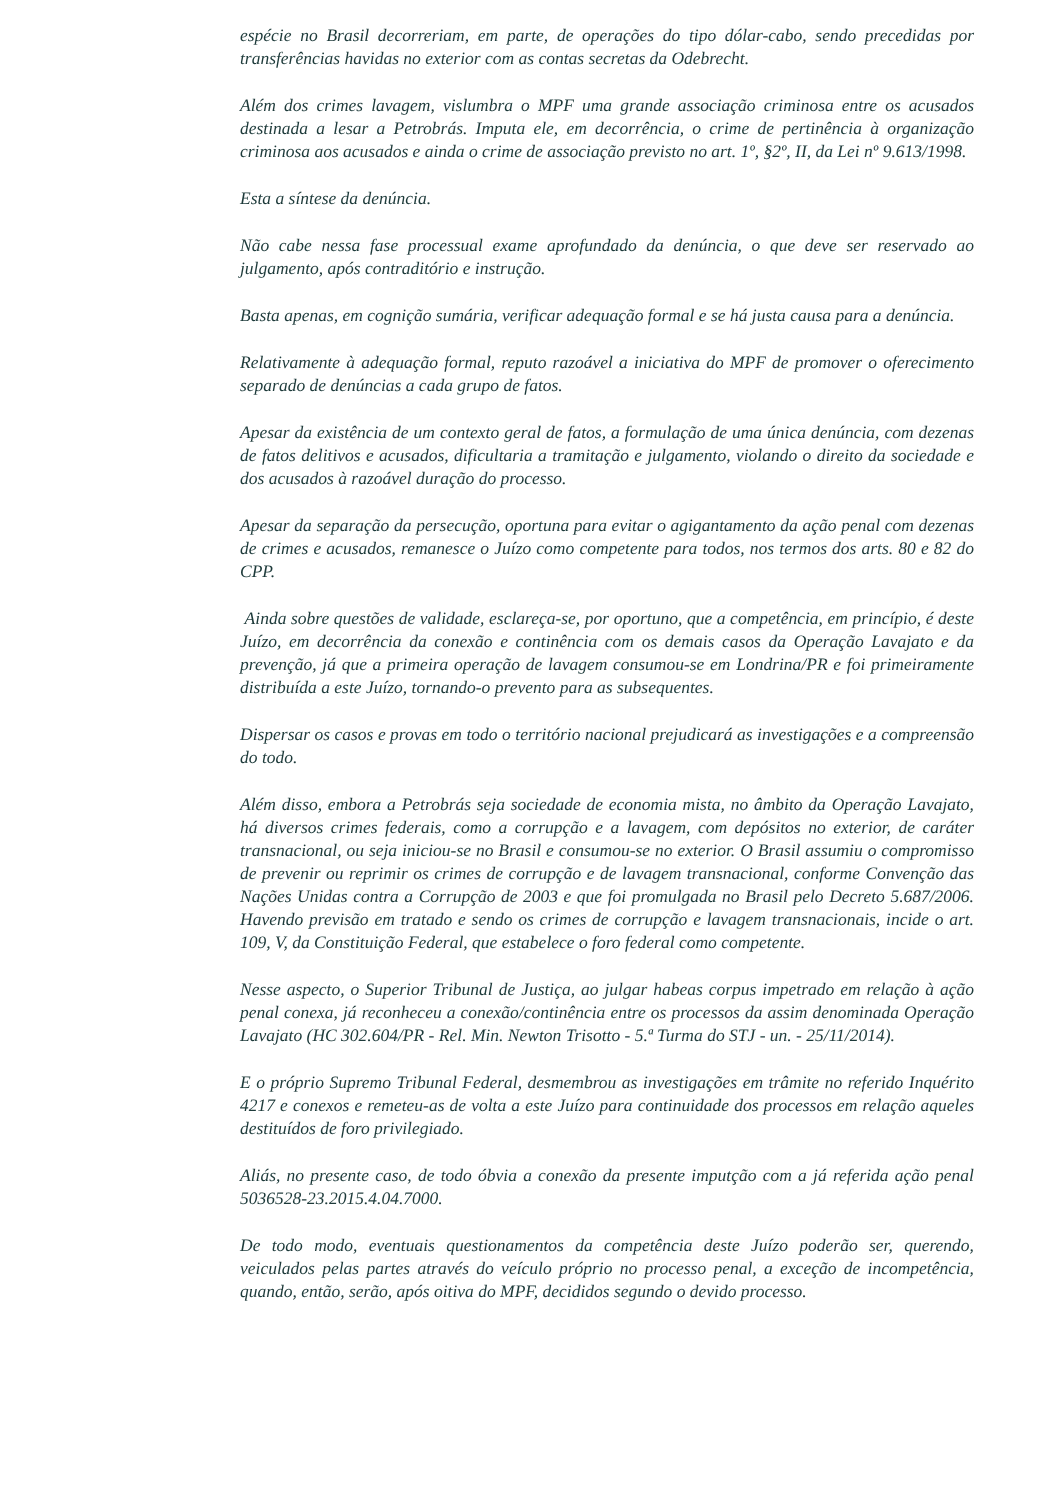espécie no Brasil decorreriam, em parte, de operações do tipo dólar-cabo, sendo precedidas por transferências havidas no exterior com as contas secretas da Odebrecht.
Além dos crimes lavagem, vislumbra o MPF uma grande associação criminosa entre os acusados destinada a lesar a Petrobrás. Imputa ele, em decorrência, o crime de pertinência à organização criminosa aos acusados e ainda o crime de associação previsto no art. 1º, §2º, II, da Lei nº 9.613/1998.
Esta a síntese da denúncia.
Não cabe nessa fase processual exame aprofundado da denúncia, o que deve ser reservado ao julgamento, após contraditório e instrução.
Basta apenas, em cognição sumária, verificar adequação formal e se há justa causa para a denúncia.
Relativamente à adequação formal, reputo razoável a iniciativa do MPF de promover o oferecimento separado de denúncias a cada grupo de fatos.
Apesar da existência de um contexto geral de fatos, a formulação de uma única denúncia, com dezenas de fatos delitivos e acusados, dificultaria a tramitação e julgamento, violando o direito da sociedade e dos acusados à razoável duração do processo.
Apesar da separação da persecução, oportuna para evitar o agigantamento da ação penal com dezenas de crimes e acusados, remanesce o Juízo como competente para todos, nos termos dos arts. 80 e 82 do CPP.
Ainda sobre questões de validade, esclareça-se, por oportuno, que a competência, em princípio, é deste Juízo, em decorrência da conexão e continência com os demais casos da Operação Lavajato e da prevenção, já que a primeira operação de lavagem consumou-se em Londrina/PR e foi primeiramente distribuída a este Juízo, tornando-o prevento para as subsequentes.
Dispersar os casos e provas em todo o território nacional prejudicará as investigações e a compreensão do todo.
Além disso, embora a Petrobrás seja sociedade de economia mista, no âmbito da Operação Lavajato, há diversos crimes federais, como a corrupção e a lavagem, com depósitos no exterior, de caráter transnacional, ou seja iniciou-se no Brasil e consumou-se no exterior. O Brasil assumiu o compromisso de prevenir ou reprimir os crimes de corrupção e de lavagem transnacional, conforme Convenção das Nações Unidas contra a Corrupção de 2003 e que foi promulgada no Brasil pelo Decreto 5.687/2006. Havendo previsão em tratado e sendo os crimes de corrupção e lavagem transnacionais, incide o art. 109, V, da Constituição Federal, que estabelece o foro federal como competente.
Nesse aspecto, o Superior Tribunal de Justiça, ao julgar habeas corpus impetrado em relação à ação penal conexa, já reconheceu a conexão/continência entre os processos da assim denominada Operação Lavajato (HC 302.604/PR - Rel. Min. Newton Trisotto - 5.ª Turma do STJ - un. - 25/11/2014).
E o próprio Supremo Tribunal Federal, desmembrou as investigações em trâmite no referido Inquérito 4217 e conexos e remeteu-as de volta a este Juízo para continuidade dos processos em relação aqueles destituídos de foro privilegiado.
Aliás, no presente caso, de todo óbvia a conexão da presente imputção com a já referida ação penal 5036528-23.2015.4.04.7000.
De todo modo, eventuais questionamentos da competência deste Juízo poderão ser, querendo, veiculados pelas partes através do veículo próprio no processo penal, a exceção de incompetência, quando, então, serão, após oitiva do MPF, decididos segundo o devido processo.